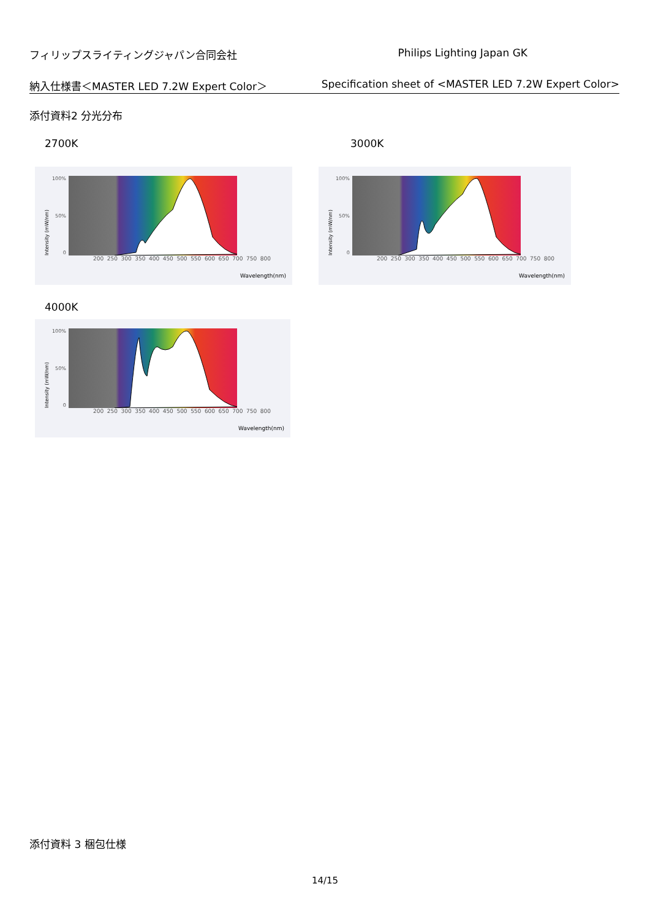フィリップスライティングジャパン合同会社 Philips Lighting Japan GK
納入仕様書＜MASTER LED 7.2W Expert Color＞ Specification sheet of <MASTER LED 7.2W Expert Color>
添付資料2 分光分布
2700K
Intensity (mW/nm)
100%
50%
0
200 250 300 350 400 450 500 550 600 650 700 750 800
Wavelength(nm)
3000K
Intensity (mW/nm)
100%
50%
0
200 250 300 350 400 450 500 550 600 650 700 750 800
Wavelength(nm)
4000K
Intensity (mW/nm)
100%
50%
0
200 250 300 350 400 450 500 550 600 650 700 750 800
Wavelength(nm)
添付資料 3 梱包仕様
14/15